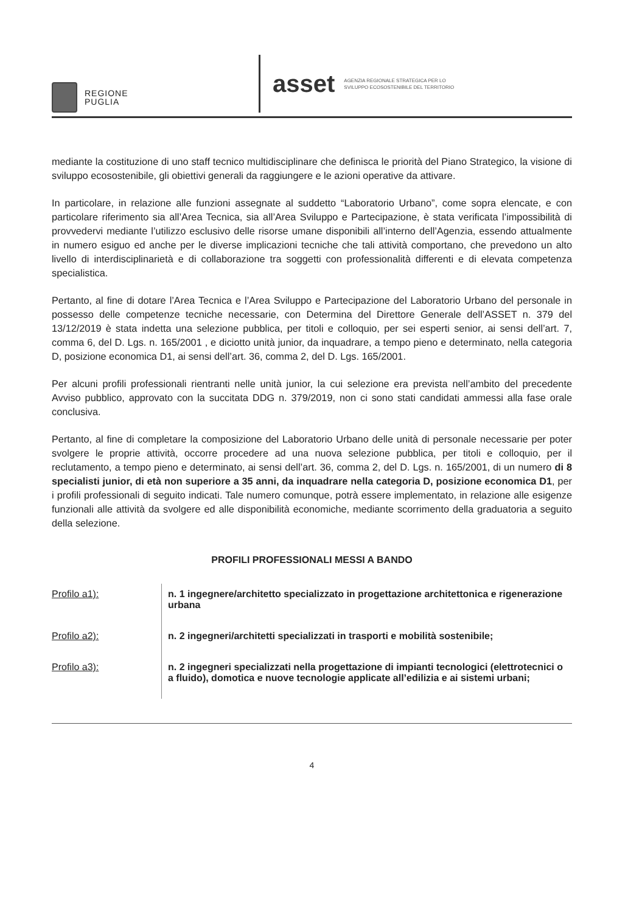REGIONE
PUGLIA
asset AGENZIA REGIONALE STRATEGICA PER LO
SVILUPPO ECOSOSTENIBILE DEL TERRITORIO
mediante la costituzione di uno staff tecnico multidisciplinare che definisca le priorità del Piano Strategico, la visione di sviluppo ecosostenibile, gli obiettivi generali da raggiungere e le azioni operative da attivare.
In particolare, in relazione alle funzioni assegnate al suddetto “Laboratorio Urbano”, come sopra elencate, e con particolare riferimento sia all’Area Tecnica, sia all’Area Sviluppo e Partecipazione, è stata verificata l’impossibilità di provvedervi mediante l’utilizzo esclusivo delle risorse umane disponibili all’interno dell’Agenzia, essendo attualmente in numero esiguo ed anche per le diverse implicazioni tecniche che tali attività comportano, che prevedono un alto livello di interdisciplinarietà e di collaborazione tra soggetti con professionalità differenti e di elevata competenza specialistica.
Pertanto, al fine di dotare l’Area Tecnica e l’Area Sviluppo e Partecipazione del Laboratorio Urbano del personale in possesso delle competenze tecniche necessarie, con Determina del Direttore Generale dell’ASSET n. 379 del 13/12/2019 è stata indetta una selezione pubblica, per titoli e colloquio, per sei esperti senior, ai sensi dell’art. 7, comma 6, del D. Lgs. n. 165/2001 , e diciotto unità junior, da inquadrare, a tempo pieno e determinato, nella categoria D, posizione economica D1, ai sensi dell’art. 36, comma 2, del D. Lgs. 165/2001.
Per alcuni profili professionali rientranti nelle unità junior, la cui selezione era prevista nell’ambito del precedente Avviso pubblico, approvato con la succitata DDG n. 379/2019, non ci sono stati candidati ammessi alla fase orale conclusiva.
Pertanto, al fine di completare la composizione del Laboratorio Urbano delle unità di personale necessarie per poter svolgere le proprie attività, occorre procedere ad una nuova selezione pubblica, per titoli e colloquio, per il reclutamento, a tempo pieno e determinato, ai sensi dell’art. 36, comma 2, del D. Lgs. n. 165/2001, di un numero di 8 specialisti junior, di età non superiore a 35 anni, da inquadrare nella categoria D, posizione economica D1, per i profili professionali di seguito indicati. Tale numero comunque, potrà essere implementato, in relazione alle esigenze funzionali alle attività da svolgere ed alle disponibilità economiche, mediante scorrimento della graduatoria a seguito della selezione.
PROFILI PROFESSIONALI MESSI A BANDO
| Profilo a1): | n. 1 ingegnere/architetto specializzato in progettazione architettonica e rigenerazione urbana |
| Profilo a2): | n. 2 ingegneri/architetti specializzati in trasporti e mobilità sostenibile; |
| Profilo a3): | n. 2 ingegneri specializzati nella progettazione di impianti tecnologici (elettrotecnici o a fluido), domotica e nuove tecnologie applicate all’edilizia e ai sistemi urbani; |
4